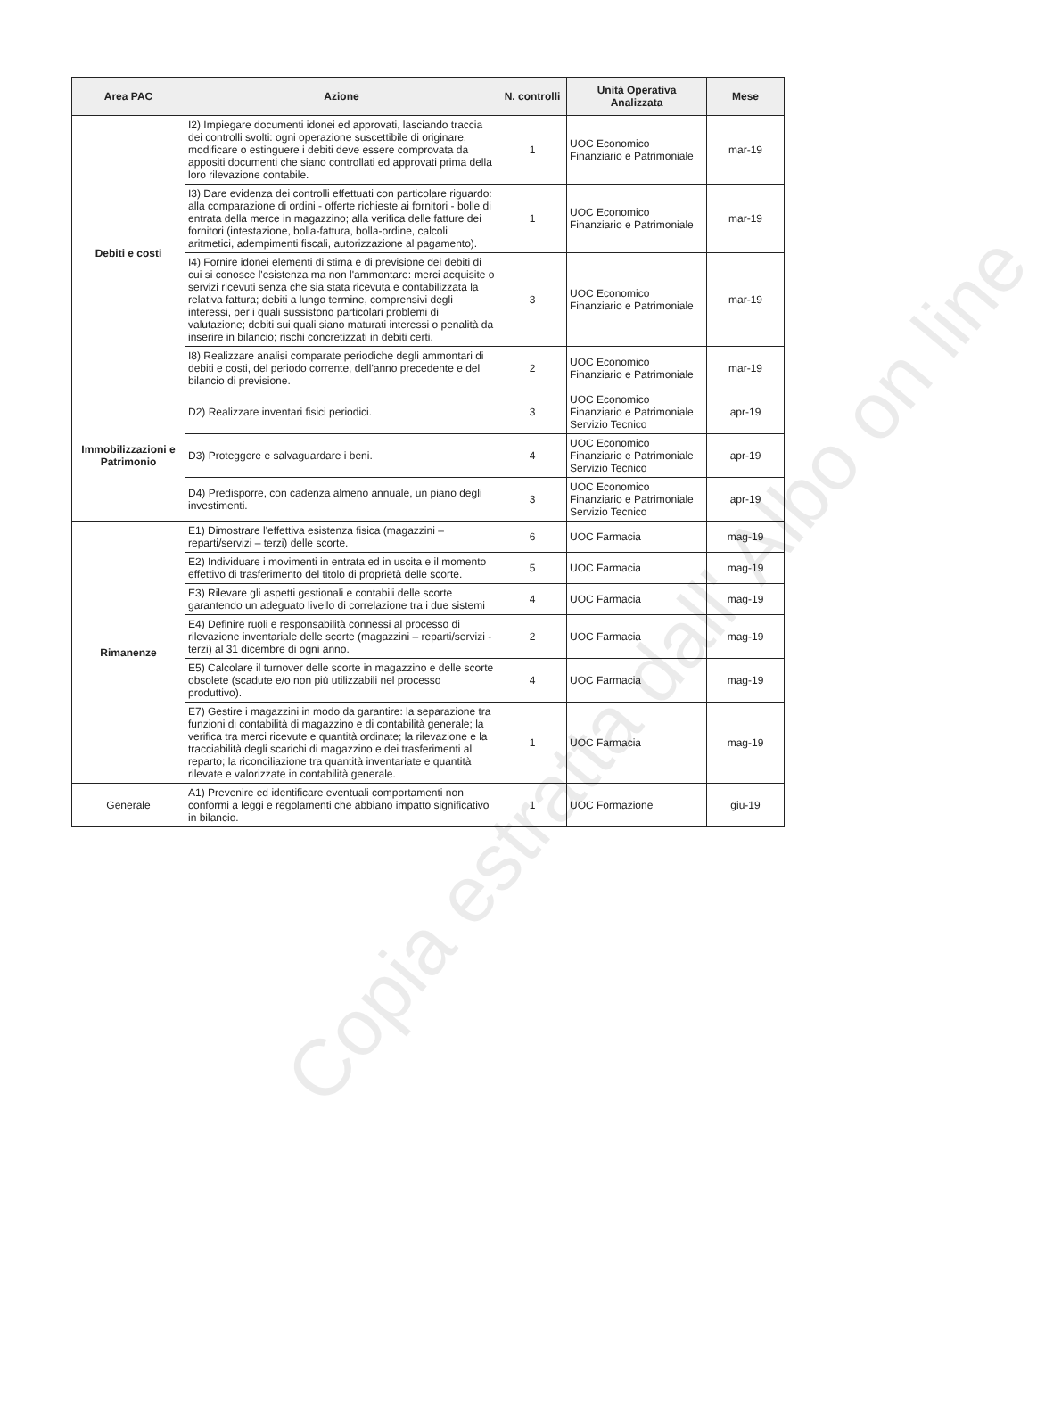| Area PAC | Azione | N. controlli | Unità Operativa Analizzata | Mese |
| --- | --- | --- | --- | --- |
| Debiti e costi | I2) Impiegare documenti idonei ed approvati, lasciando traccia dei controlli svolti: ogni operazione suscettibile di originare, modificare o estinguere i debiti deve essere comprovata da appositi documenti che siano controllati ed approvati prima della loro rilevazione contabile. | 1 | UOC Economico Finanziario e Patrimoniale | mar-19 |
| | I3) Dare evidenza dei controlli effettuati con particolare riguardo: alla comparazione di ordini - offerte richieste ai fornitori - bolle di entrata della merce in magazzino; alla verifica delle fatture dei fornitori (intestazione, bolla-fattura, bolla-ordine, calcoli aritmetici, adempimenti fiscali, autorizzazione al pagamento). | 1 | UOC Economico Finanziario e Patrimoniale | mar-19 |
| | I4) Fornire idonei elementi di stima e di previsione dei debiti di cui si conosce l'esistenza ma non l'ammontare: merci acquisite o servizi ricevuti senza che sia stata ricevuta e contabilizzata la relativa fattura; debiti a lungo termine, comprensivi degli interessi, per i quali sussistono particolari problemi di valutazione; debiti sui quali siano maturati interessi o penalità da inserire in bilancio; rischi concretizzati in debiti certi. | 3 | UOC Economico Finanziario e Patrimoniale | mar-19 |
| | I8) Realizzare analisi comparate periodiche degli ammontari di debiti e costi, del periodo corrente, dell'anno precedente e del bilancio di previsione. | 2 | UOC Economico Finanziario e Patrimoniale | mar-19 |
| Immobilizzazioni e Patrimonio | D2) Realizzare inventari fisici periodici. | 3 | UOC Economico Finanziario e Patrimoniale Servizio Tecnico | apr-19 |
| | D3) Proteggere e salvaguardare i beni. | 4 | UOC Economico Finanziario e Patrimoniale Servizio Tecnico | apr-19 |
| | D4) Predisporre, con cadenza almeno annuale, un piano degli investimenti. | 3 | UOC Economico Finanziario e Patrimoniale Servizio Tecnico | apr-19 |
| Rimanenze | E1) Dimostrare l'effettiva esistenza fisica (magazzini – reparti/servizi – terzi) delle scorte. | 6 | UOC Farmacia | mag-19 |
| | E2) Individuare i movimenti in entrata ed in uscita e il momento effettivo di trasferimento del titolo di proprietà delle scorte. | 5 | UOC Farmacia | mag-19 |
| | E3) Rilevare gli aspetti gestionali e contabili delle scorte garantendo un adeguato livello di correlazione tra i due sistemi | 4 | UOC Farmacia | mag-19 |
| | E4) Definire ruoli e responsabilità connessi al processo di rilevazione inventariale delle scorte (magazzini – reparti/servizi - terzi) al 31 dicembre di ogni anno. | 2 | UOC Farmacia | mag-19 |
| | E5) Calcolare il turnover delle scorte in magazzino e delle scorte obsolete (scadute e/o non più utilizzabili nel processo produttivo). | 4 | UOC Farmacia | mag-19 |
| | E7) Gestire i magazzini in modo da garantire: la separazione tra funzioni di contabilità di magazzino e di contabilità generale; la verifica tra merci ricevute e quantità ordinate; la rilevazione e la tracciabilità degli scarichi di magazzino e dei trasferimenti al reparto; la riconciliazione tra quantità inventariate e quantità rilevate e valorizzate in contabilità generale. | 1 | UOC Farmacia | mag-19 |
| Generale | A1) Prevenire ed identificare eventuali comportamenti non conformi a leggi e regolamenti che abbiano impatto significativo in bilancio. | 1 | UOC Formazione | giu-19 |
Copia estratta dall' Albo on line